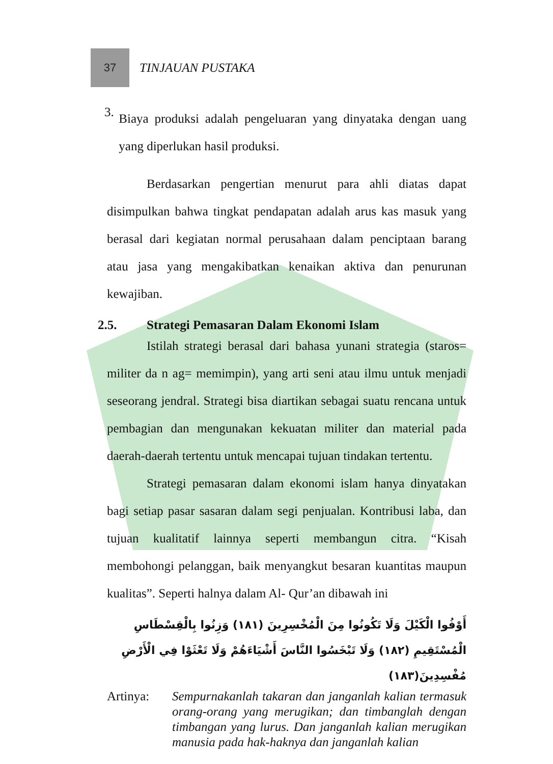37
TINJAUAN PUSTAKA
3.
Biaya produksi adalah pengeluaran yang dinyataka dengan uang yang diperlukan hasil produksi.
Berdasarkan pengertian menurut para ahli diatas dapat disimpulkan bahwa tingkat pendapatan adalah arus kas masuk yang berasal dari kegiatan normal perusahaan dalam penciptaan barang atau jasa yang mengakibatkan kenaikan aktiva dan penurunan kewajiban.
2.5. Strategi Pemasaran Dalam Ekonomi Islam
Istilah strategi berasal dari bahasa yunani strategia (staros= militer da n ag= memimpin), yang arti seni atau ilmu untuk menjadi seseorang jendral. Strategi bisa diartikan sebagai suatu rencana untuk pembagian dan mengunakan kekuatan militer dan material pada daerah-daerah tertentu untuk mencapai tujuan tindakan tertentu.
Strategi pemasaran dalam ekonomi islam hanya dinyatakan bagi setiap pasar sasaran dalam segi penjualan. Kontribusi laba, dan tujuan kualitatif lainnya seperti membangun citra. “Kisah membohongi pelanggan, baik menyangkut besaran kuantitas maupun kualitas”. Seperti halnya dalam Al- Qur’an dibawah ini
أَوْفُوا الْكَيْلَ وَلَا تَكُونُوا مِنَ الْمُخْسِرِينَ (١٨١) وَزِنُوا بِالْقِسْطَاسِ الْمُسْتَقِيمِ (١٨٢) وَلَا تَبْخَسُوا النَّاسَ أَشْيَاءَهُمْ وَلَا تَعْثَوْا فِي الْأَرْضِ مُفْسِدِينَ(١٨٣)
Artinya: Sempurnakanlah takaran dan janganlah kalian termasuk orang-orang yang merugikan; dan timbanglah dengan timbangan yang lurus. Dan janganlah kalian merugikan manusia pada hak-haknya dan janganlah kalian